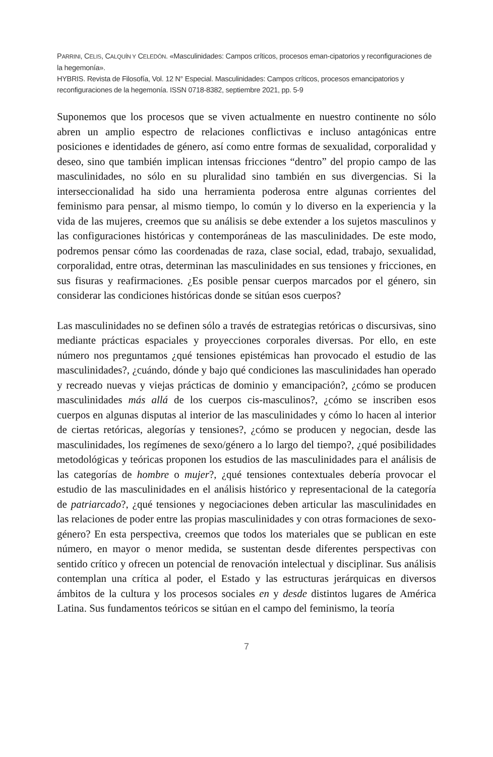PARRINI, CELIS, CALQUÍN Y CELEDÓN. «Masculinidades: Campos críticos, procesos eman-cipatorios y reconfiguraciones de la hegemonía».
HYBRIS. Revista de Filosofía, Vol. 12 N° Especial. Masculinidades: Campos críticos, procesos emancipatorios y reconfiguraciones de la hegemonía. ISSN 0718-8382, septiembre 2021, pp. 5-9
Suponemos que los procesos que se viven actualmente en nuestro continente no sólo abren un amplio espectro de relaciones conflictivas e incluso antagónicas entre posiciones e identidades de género, así como entre formas de sexualidad, corporalidad y deseo, sino que también implican intensas fricciones “dentro” del propio campo de las masculinidades, no sólo en su pluralidad sino también en sus divergencias. Si la interseccionalidad ha sido una herramienta poderosa entre algunas corrientes del feminismo para pensar, al mismo tiempo, lo común y lo diverso en la experiencia y la vida de las mujeres, creemos que su análisis se debe extender a los sujetos masculinos y las configuraciones históricas y contemporáneas de las masculinidades. De este modo, podremos pensar cómo las coordenadas de raza, clase social, edad, trabajo, sexualidad, corporalidad, entre otras, determinan las masculinidades en sus tensiones y fricciones, en sus fisuras y reafirmaciones. ¿Es posible pensar cuerpos marcados por el género, sin considerar las condiciones históricas donde se sitúan esos cuerpos?
Las masculinidades no se definen sólo a través de estrategias retóricas o discursivas, sino mediante prácticas espaciales y proyecciones corporales diversas. Por ello, en este número nos preguntamos ¿qué tensiones epistémicas han provocado el estudio de las masculinidades?, ¿cuándo, dónde y bajo qué condiciones las masculinidades han operado y recreado nuevas y viejas prácticas de dominio y emancipación?, ¿cómo se producen masculinidades más allá de los cuerpos cis-masculinos?, ¿cómo se inscriben esos cuerpos en algunas disputas al interior de las masculinidades y cómo lo hacen al interior de ciertas retóricas, alegorías y tensiones?, ¿cómo se producen y negocian, desde las masculinidades, los regímenes de sexo/género a lo largo del tiempo?, ¿qué posibilidades metodológicas y teóricas proponen los estudios de las masculinidades para el análisis de las categorías de hombre o mujer?, ¿qué tensiones contextuales debería provocar el estudio de las masculinidades en el análisis histórico y representacional de la categoría de patriarcado?, ¿qué tensiones y negociaciones deben articular las masculinidades en las relaciones de poder entre las propias masculinidades y con otras formaciones de sexo-género? En esta perspectiva, creemos que todos los materiales que se publican en este número, en mayor o menor medida, se sustentan desde diferentes perspectivas con sentido crítico y ofrecen un potencial de renovación intelectual y disciplinar. Sus análisis contemplan una crítica al poder, el Estado y las estructuras jerárquicas en diversos ámbitos de la cultura y los procesos sociales en y desde distintos lugares de América Latina. Sus fundamentos teóricos se sitúan en el campo del feminismo, la teoría
7